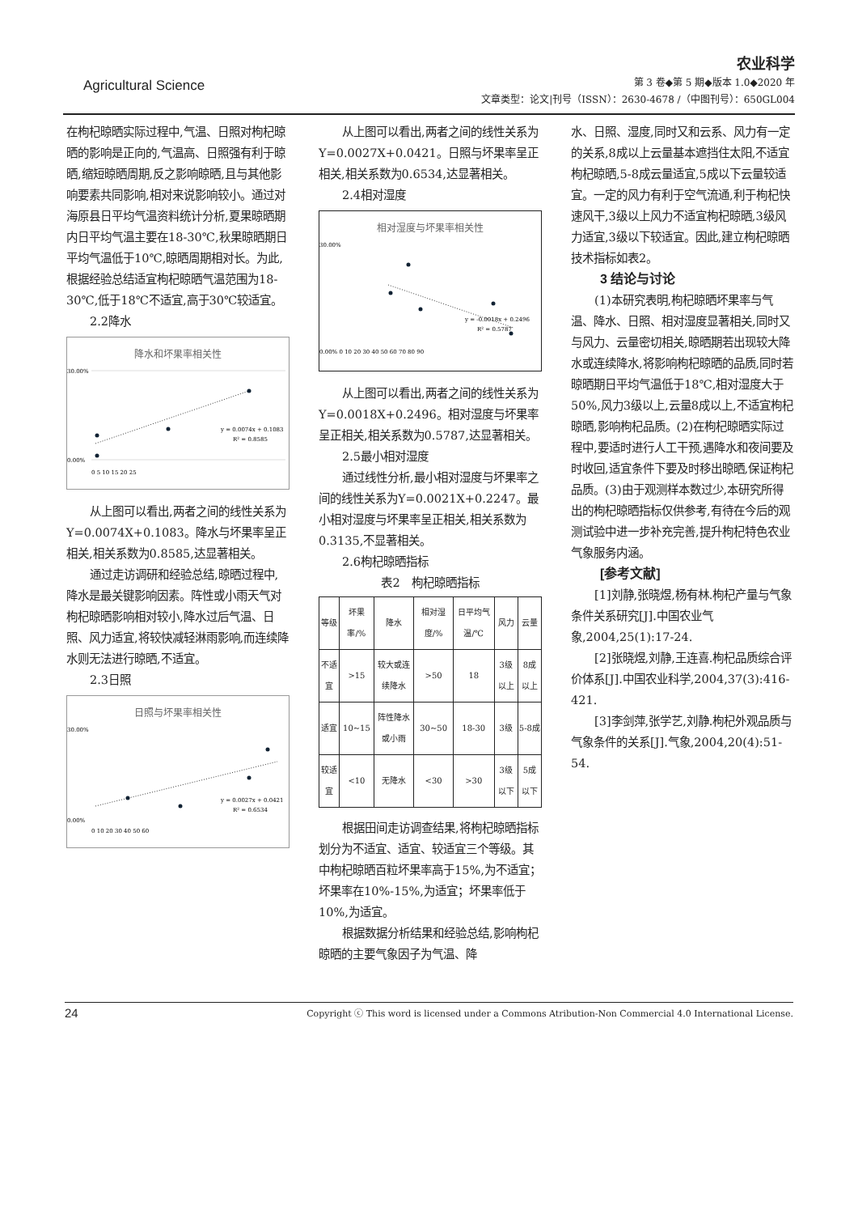Agricultural Science
农业科学
第 3 卷◆第 5 期◆版本 1.0◆2020 年
文章类型：论文|刊号（ISSN）：2630-4678 /（中图刊号）：650GL004
在枸杞晾晒实际过程中,气温、日照对枸杞晾晒的影响是正向的,气温高、日照强有利于晾晒,缩短晾晒周期,反之影响晾晒,且与其他影响要素共同影响,相对来说影响较小。通过对海原县日平均气温资料统计分析,夏果晾晒期内日平均气温主要在18-30℃,秋果晾晒期日平均气温低于10℃,晾晒周期相对长。为此,根据经验总结适宜枸杞晾晒气温范围为18-30℃,低于18℃不适宜,高于30℃较适宜。
2.2降水
降水和坏果率相关性
y = 0.0074x + 0.1083
R² = 0.8585
30.00%
0.00%
0 5 10 15 20 25
从上图可以看出,两者之间的线性关系为Y=0.0074X+0.1083。降水与坏果率呈正相关,相关系数为0.8585,达显著相关。
通过走访调研和经验总结,晾晒过程中,降水是最关键影响因素。阵性或小雨天气对枸杞晾晒影响相对较小,降水过后气温、日照、风力适宜,将较快减轻淋雨影响,而连续降水则无法进行晾晒,不适宜。
2.3日照
日照与坏果率相关性
y = 0.0027x + 0.0421
R² = 0.6534
30.00%
0.00%
0 10 20 30 40 50 60
从上图可以看出,两者之间的线性关系为Y=0.0027X+0.0421。日照与坏果率呈正相关,相关系数为0.6534,达显著相关。
2.4相对湿度
相对湿度与坏果率相关性
y = -0.0018x + 0.2496
R² = 0.5787
30.00%
0.00% 0 10 20 30 40 50 60 70 80 90
从上图可以看出,两者之间的线性关系为Y=0.0018X+0.2496。相对湿度与坏果率呈正相关,相关系数为0.5787,达显著相关。
2.5最小相对湿度
通过线性分析,最小相对湿度与坏果率之间的线性关系为Y=0.0021X+0.2247。最小相对湿度与坏果率呈正相关,相关系数为0.3135,不显著相关。
2.6枸杞晾晒指标
表2　枸杞晾晒指标
| 等级 | 坏果率/% | 降水 | 相对湿度/% | 日平均气温/℃ | 风力 | 云量 |
| --- | --- | --- | --- | --- | --- | --- |
| 不适宜 | >15 | 较大或连续降水 | >50 | 18 | 3级以上 | 8成以上 |
| 适宜 | 10~15 | 阵性降水或小雨 | 30~50 | 18-30 | 3级 | 5-8成 |
| 较适宜 | <10 | 无降水 | <30 | >30 | 3级以下 | 5成以下 |
根据田间走访调查结果,将枸杞晾晒指标划分为不适宜、适宜、较适宜三个等级。其中枸杞晾晒百粒坏果率高于15%,为不适宜；坏果率在10%-15%,为适宜；坏果率低于10%,为适宜。
根据数据分析结果和经验总结,影响枸杞晾晒的主要气象因子为气温、降
水、日照、湿度,同时又和云系、风力有一定的关系,8成以上云量基本遮挡住太阳,不适宜枸杞晾晒,5-8成云量适宜,5成以下云量较适宜。一定的风力有利于空气流通,利于枸杞快速风干,3级以上风力不适宜枸杞晾晒,3级风力适宜,3级以下较适宜。因此,建立枸杞晾晒技术指标如表2。
3 结论与讨论
(1)本研究表明,枸杞晾晒坏果率与气温、降水、日照、相对湿度显著相关,同时又与风力、云量密切相关,晾晒期若出现较大降水或连续降水,将影响枸杞晾晒的品质,同时若晾晒期日平均气温低于18℃,相对湿度大于50%,风力3级以上,云量8成以上,不适宜枸杞晾晒,影响枸杞品质。(2)在枸杞晾晒实际过程中,要适时进行人工干预,遇降水和夜间要及时收回,适宜条件下要及时移出晾晒,保证枸杞品质。(3)由于观测样本数过少,本研究所得出的枸杞晾晒指标仅供参考,有待在今后的观测试验中进一步补充完善,提升枸杞特色农业气象服务内涵。
[参考文献]
[1]刘静,张晓煜,杨有林.枸杞产量与气象条件关系研究[J].中国农业气象,2004,25(1):17-24.
[2]张晓煜,刘静,王连喜.枸杞品质综合评价体系[J].中国农业科学,2004,37(3):416-421.
[3]李剑萍,张学艺,刘静.枸杞外观品质与气象条件的关系[J].气象,2004,20(4):51-54.
24 Copyright ⓒ This word is licensed under a Commons Atribution-Non Commercial 4.0 International License.